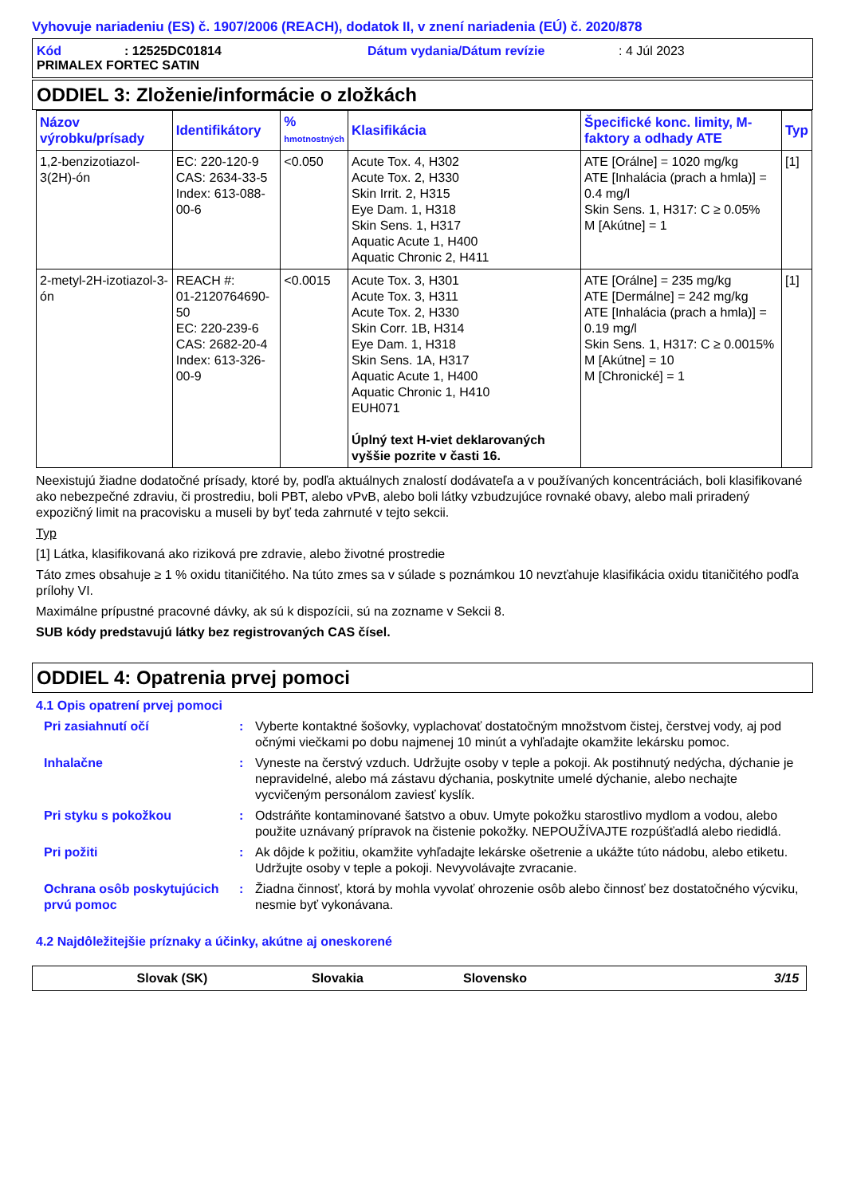Vyhovuje nariadeniu (ES) č. 1907/2006 (REACH), dodatok II, v znení nariadenia (EÚ) č. 2020/878
Kód: 12525DC01814 Dátum vydania/Dátum revízie: 4 Júl 2023
PRIMALEX FORTEC SATIN
ODDIEL 3: Zloženie/informácie o zložkách
| Názov výrobku/prísady | Identifikátory | % hmotnostných | Klasifikácia | Špecifické konc. limity, M-faktory a odhady ATE | Typ |
| --- | --- | --- | --- | --- | --- |
| 1,2-benzizotiazol-3(2H)-ón | EC: 220-120-9 CAS: 2634-33-5 Index: 613-088-00-6 | <0.050 | Acute Tox. 4, H302 Acute Tox. 2, H330 Skin Irrit. 2, H315 Eye Dam. 1, H318 Skin Sens. 1, H317 Aquatic Acute 1, H400 Aquatic Chronic 2, H411 | ATE [Orálne] = 1020 mg/kg ATE [Inhalácia (prach a hmla)] = 0.4 mg/l Skin Sens. 1, H317: C ≥ 0.05% M [Akútne] = 1 | [1] |
| 2-metyl-2H-izotiazol-3-ón | REACH #: 01-2120764690-50 EC: 220-239-6 CAS: 2682-20-4 Index: 613-326-00-9 | <0.0015 | Acute Tox. 3, H301 Acute Tox. 3, H311 Acute Tox. 2, H330 Skin Corr. 1B, H314 Eye Dam. 1, H318 Skin Sens. 1A, H317 Aquatic Acute 1, H400 Aquatic Chronic 1, H410 EUH071 Úplný text H-viet deklarovaných vyššie pozrite v časti 16. | ATE [Orálne] = 235 mg/kg ATE [Dermálne] = 242 mg/kg ATE [Inhalácia (prach a hmla)] = 0.19 mg/l Skin Sens. 1, H317: C ≥ 0.0015% M [Akútne] = 10 M [Chronické] = 1 | [1] |
Neexistujú žiadne dodatočné prísady, ktoré by, podľa aktuálnych znalostí dodávateľa a v používaných koncentráciách, boli klasifikované ako nebezpečné zdraviu, či prostrediu, boli PBT, alebo vPvB, alebo boli látky vzbudzujúce rovnaké obavy, alebo mali priradený expozičný limit na pracovisku a museli by byť teda zahrnuté v tejto sekcii.
Typ
[1] Látka, klasifikovaná ako riziková pre zdravie, alebo životné prostredie
Táto zmes obsahuje ≥ 1 % oxidu titaničitého. Na túto zmes sa v súlade s poznámkou 10 nevzťahuje klasifikácia oxidu titaničitého podľa prílohy VI.
Maximálne prípustné pracovné dávky, ak sú k dispozícii, sú na zozname v Sekcii 8.
SUB kódy predstavujú látky bez registrovaných CAS čísel.
ODDIEL 4: Opatrenia prvej pomoci
4.1 Opis opatrení prvej pomoci
Pri zasiahnutí očí
:
Vyberte kontaktné šošovky, vyplachovať dostatočným množstvom čistej, čerstvej vody, aj pod očnými viečkami po dobu najmenej 10 minút a vyhľadajte okamžite lekársku pomoc.
Inhalačne
:
Vyneste na čerstvý vzduch. Udržujte osoby v teple a pokoji. Ak postihnutý nedýcha, dýchanie je nepravidelné, alebo má zástavu dýchania, poskytnite umelé dýchanie, alebo nechajte vycvičeným personálom zaviesť kyslík.
Pri styku s pokožkou
:
Odstráňte kontaminované šatstvo a obuv. Umyte pokožku starostlivo mydlom a vodou, alebo použite uznávaný prípravok na čistenie pokožky. NEPOUŽÍVAJTE rozpúšťadlá alebo riedidlá.
Pri požiti
:
Ak dôjde k požitiu, okamžite vyhľadajte lekárske ošetrenie a ukážte túto nádobu, alebo etiketu. Udržujte osoby v teple a pokoji. Nevyvolávajte zvracanie.
Ochrana osôb poskytujúcich prvú pomoc
:
Žiadna činnosť, ktorá by mohla vyvolať ohrozenie osôb alebo činnosť bez dostatočného výcviku, nesmie byť vykonávana.
4.2 Najdôležitejšie príznaky a účinky, akútne aj oneskorené
Slovak (SK) Slovakia Slovensko 3/15